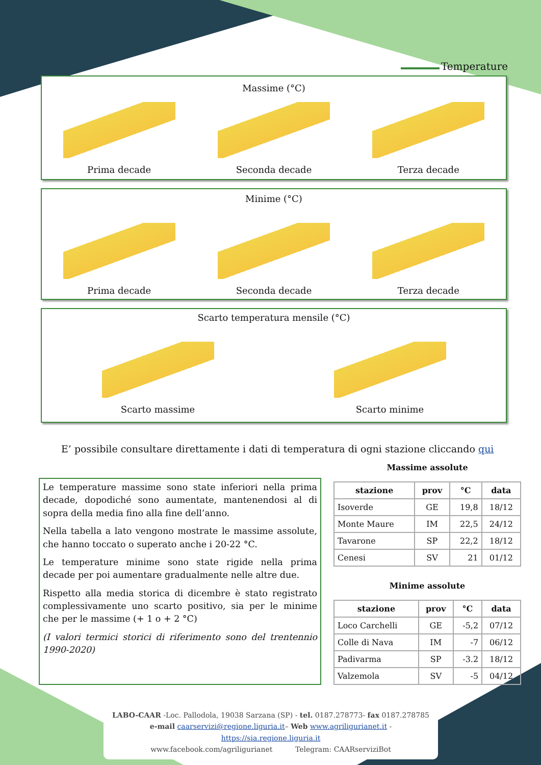Temperature
Massime (°C)
Prima decade
Seconda decade
Terza decade
Minime (°C)
Prima decade
Seconda decade
Terza decade
Scarto temperatura mensile (°C)
Scarto massime
Scarto minime
E’ possibile consultare direttamente i dati di temperatura di ogni stazione cliccando qui
Le temperature massime sono state inferiori nella prima decade, dopodiché sono aumentate, mantenendosi al di sopra della media fino alla fine dell’anno.
Nella tabella a lato vengono mostrate le massime assolute, che hanno toccato o superato anche i 20-22 °C.
Le temperature minime sono state rigide nella prima decade per poi aumentare gradualmente nelle altre due.
Rispetto alla media storica di dicembre è stato registrato complessivamente uno scarto positivo, sia per le minime che per le massime (+ 1 o + 2 °C)
(I valori termici storici di riferimento sono del trentennio 1990-2020)
Massime assolute
| stazione | prov | °C | data |
| --- | --- | --- | --- |
| Isoverde | GE | 19,8 | 18/12 |
| Monte Maure | IM | 22,5 | 24/12 |
| Tavarone | SP | 22,2 | 18/12 |
| Cenesi | SV | 21 | 01/12 |
Minime assolute
| stazione | prov | °C | data |
| --- | --- | --- | --- |
| Loco Carchelli | GE | -5,2 | 07/12 |
| Colle di Nava | IM | -7 | 06/12 |
| Padivarma | SP | -3.2 | 18/12 |
| Valzemola | SV | -5 | 04/12 |
LABO-CAAR -Loc. Pallodola, 19038 Sarzana (SP) - tel. 0187.278773- fax 0187.278785
e-mail caarservizi@regione.liguria.it– Web www.agriligurianet.it - https://sia.regione.liguria.it
www.facebook.com/agriligurianet Telegram: CAARserviziBot